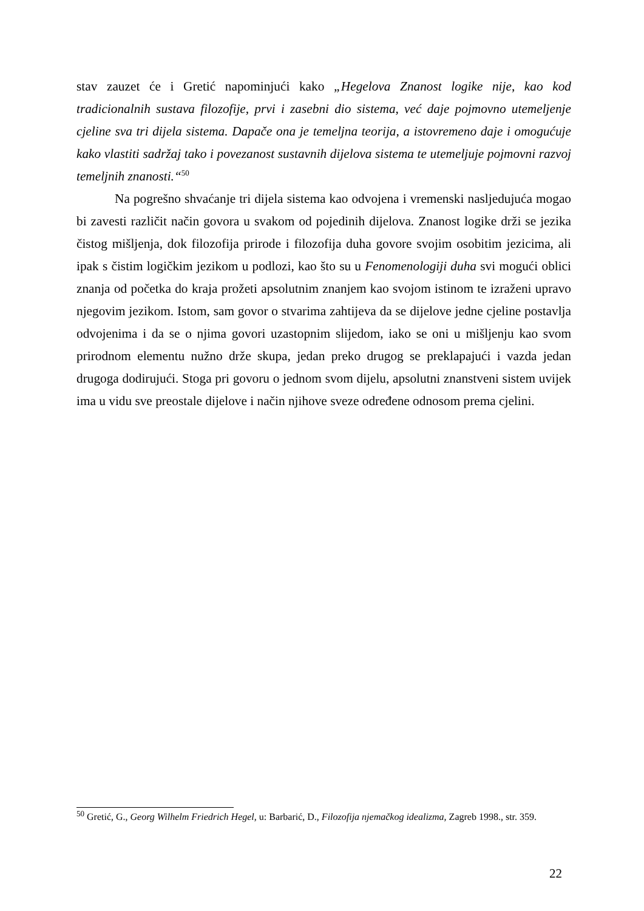stav zauzet će i Gretić napominjući kako „Hegelova Znanost logike nije, kao kod tradicionalnih sustava filozofije, prvi i zasebni dio sistema, već daje pojmovno utemeljenje cjeline sva tri dijela sistema. Dapače ona je temeljna teorija, a istovremeno daje i omogućuje kako vlastiti sadržaj tako i povezanost sustavnih dijelova sistema te utemeljuje pojmovni razvoj temeljnih znanosti.“<sup>50</sup>
Na pogrešno shvaćanje tri dijela sistema kao odvojena i vremenski nasljedujuća mogao bi zavesti različit način govora u svakom od pojedinih dijelova. Znanost logike drži se jezika čistog mišljenja, dok filozofija prirode i filozofija duha govore svojim osobitim jezicima, ali ipak s čistim logičkim jezikom u podlozi, kao što su u Fenomenologiji duha svi mogući oblici znanja od početka do kraja prožeti apsolutnim znanjem kao svojom istinom te izraženi upravo njegovim jezikom. Istom, sam govor o stvarima zahtijeva da se dijelove jedne cjeline postavlja odvojenima i da se o njima govori uzastopnim slijedom, iako se oni u mišljenju kao svom prirodnom elementu nužno drže skupa, jedan preko drugog se preklapajući i vazda jedan drugoga dodirujući. Stoga pri govoru o jednom svom dijelu, apsolutni znanstveni sistem uvijek ima u vidu sve preostale dijelove i način njihove sveze određene odnosom prema cjelini.
<sup>50</sup> Gretić, G., Georg Wilhelm Friedrich Hegel, u: Barbarić, D., Filozofija njemačkog idealizma, Zagreb 1998., str. 359.
22